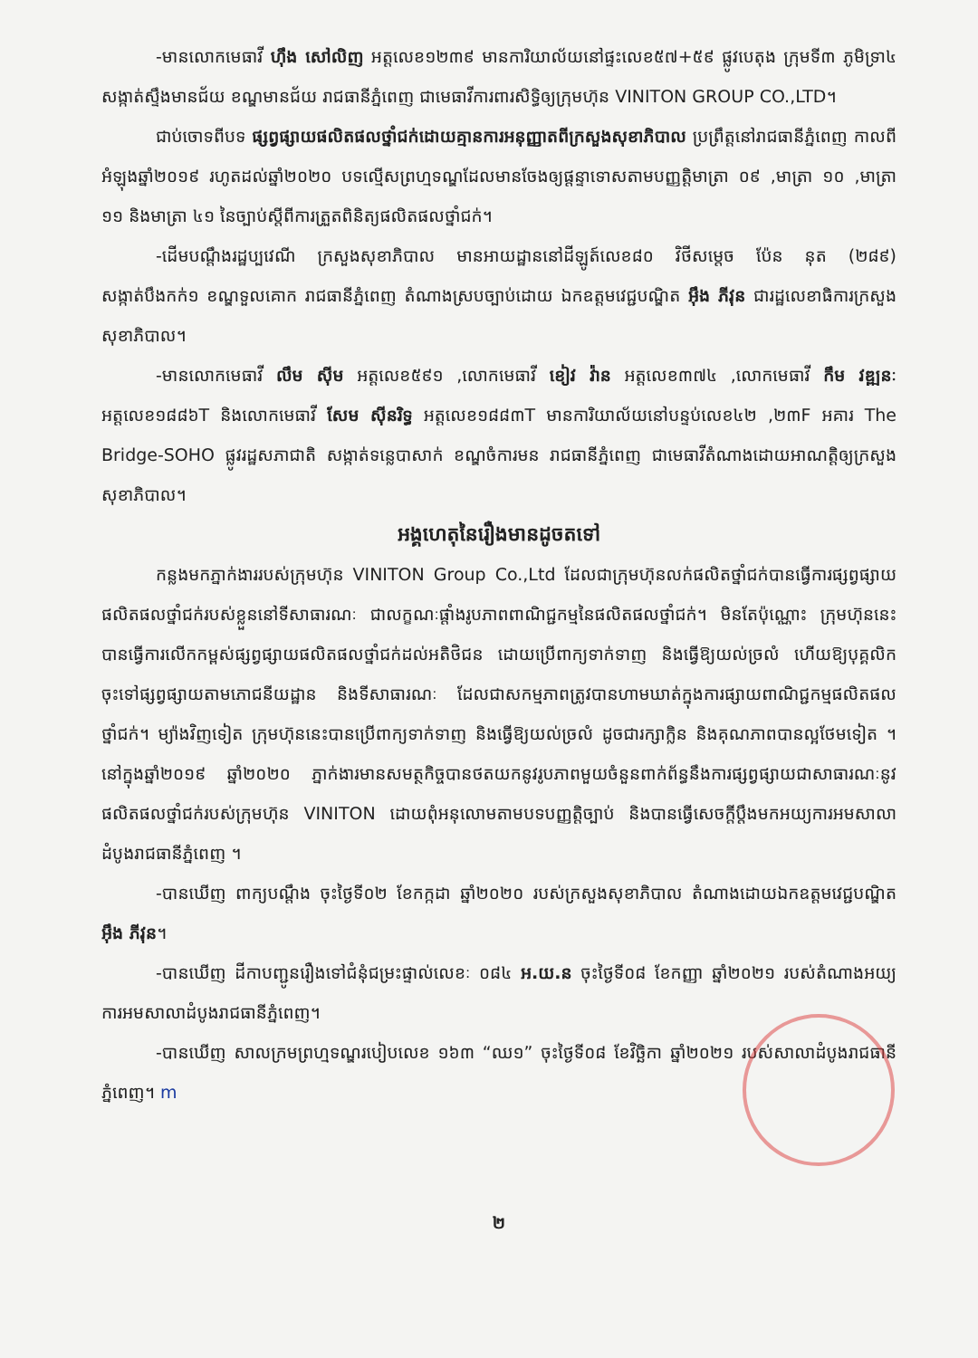-មានលោកមេធាវី ហ៊ឹង សៅលិញ អត្តលេខ១២៣៩ មានការិយាល័យនៅផ្ទះលេខ៥៧+៥៩ ផ្លូវបេតុង ក្រុមទី៣ ភូមិទ្រា៤ សង្កាត់ស្ទឹងមានជ័យ ខណ្ឌមានជ័យ រាជធានីភ្នំពេញ ជាមេធាវីការពារសិទ្ធិឲ្យក្រុមហ៊ុន VINITON GROUP CO.,LTD។
ជាប់ចោទពីបទ ផ្សព្វផ្សាយផលិតផលថ្នាំជក់ដោយគ្មានការអនុញ្ញាតពីក្រសួងសុខាភិបាល ប្រព្រឹត្តនៅរាជធានីភ្នំពេញ កាលពីអំឡុងឆ្នាំ២០១៩ រហូតដល់ឆ្នាំ២០២០ បទល្មើសព្រហ្មទណ្ឌដែលមានចែងឲ្យផ្តន្ទាទោសតាមបញ្ញត្តិមាត្រា ០៩ ,មាត្រា ១០ ,មាត្រា ១១ និងមាត្រា ៤១ នៃច្បាប់ស្តីពីការត្រួតពិនិត្យផលិតផលថ្នាំជក់។
-ដើមបណ្តឹងរដ្ឋប្បវេណី ក្រសួងសុខាភិបាល មានអាយដ្ឋាននៅដីឡូត៍លេខ៨០ វិថីសម្តេច ប៉ែន នុត (២៨៩) សង្កាត់បឹងកក់១ ខណ្ឌទួលគោក រាជធានីភ្នំពេញ តំណាងស្របច្បាប់ដោយ ឯកឧត្តមវេជ្ជបណ្ឌិត អ៊ឹង ភីវុន ជារដ្ឋលេខាធិការក្រសួងសុខាភិបាល។
-មានលោកមេធាវី លឹម ស៊ីម អត្តលេខ៥៩១ ,លោកមេធាវី ខៀវ វ៉ាន អត្តលេខ៣៧៤ ,លោកមេធាវី កឹម វឌ្ឍនៈ អត្តលេខ១៨៨៦T និងលោកមេធាវី សែម ស៊ីនរិទ្ធ អត្តលេខ១៨៨៣T មានការិយាល័យនៅបន្ទប់លេខ៤២ ,២៣F អគារ The Bridge-SOHO ផ្លូវរដ្ឋសភាជាតិ សង្កាត់ទន្លេបាសាក់ ខណ្ឌចំការមន រាជធានីភ្នំពេញ ជាមេធាវីតំណាងដោយអាណត្តិឲ្យក្រសួងសុខាភិបាល។
អង្គហេតុនៃរឿងមានដូចតទៅ
កន្លងមកភ្នាក់ងាររបស់ក្រុមហ៊ុន VINITON Group Co.,Ltd ដែលជាក្រុមហ៊ុនលក់ផលិតថ្នាំជក់បានធ្វើការផ្សព្វផ្សាយផលិតផលថ្នាំជក់របស់ខ្លួននៅទីសាធារណៈ ជាលក្ខណៈផ្តាំងរូបភាពពាណិជ្ជកម្មនៃផលិតផលថ្នាំជក់។ មិនតែប៉ុណ្ណោះ ក្រុមហ៊ុននេះបានធ្វើការលើកកម្ពស់ផ្សព្វផ្សាយផលិតផលថ្នាំជក់ដល់អតិថិជន ដោយប្រើពាក្យទាក់ទាញ និងធ្វើឱ្យយល់ច្រលំ ហើយឱ្យបុគ្គលិកចុះទៅផ្សព្វផ្សាយតាមភោជនីយដ្ឋាន និងទីសាធារណៈ ដែលជាសកម្មភាពត្រូវបានហាមឃាត់ក្នុងការផ្សាយពាណិជ្ជកម្មផលិតផលថ្នាំជក់។ ម្យ៉ាងវិញទៀត ក្រុមហ៊ុននេះបានប្រើពាក្យទាក់ទាញ និងធ្វើឱ្យយល់ច្រលំ ដូចជារក្សាក្លិន និងគុណភាពបានល្អថែមទៀត ។ នៅក្នុងឆ្នាំ២០១៩ ឆ្នាំ២០២០ ភ្នាក់ងារមានសមត្ថកិច្ចបានថតយកនូវរូបភាពមួយចំនួនពាក់ព័ន្ធនឹងការផ្សព្វផ្សាយជាសាធារណៈនូវផលិតផលថ្នាំជក់របស់ក្រុមហ៊ុន VINITON ដោយពុំអនុលោមតាមបទបញ្ញត្តិច្បាប់ និងបានធ្វើសេចក្តីប្តឹងមកអយ្យការអមសាលាដំបូងរាជធានីភ្នំពេញ ។
-បានឃើញ ពាក្យបណ្តឹង ចុះថ្ងៃទី០២ ខែកក្កដា ឆ្នាំ២០២០ របស់ក្រសួងសុខាភិបាល តំណាងដោយឯកឧត្តមវេជ្ជបណ្ឌិត អ៊ឹង ភីវុន។
-បានឃើញ ដីកាបញ្ជូនរឿងទៅជំនុំជម្រះផ្ទាល់លេខៈ ០៨៤ អ.យ.ន ចុះថ្ងៃទី០៨ ខែកញ្ញា ឆ្នាំ២០២១ របស់តំណាងអយ្យការអមសាលាដំបូងរាជធានីភ្នំពេញ។
-បានឃើញ សាលក្រមព្រហ្មទណ្ឌរបៀបលេខ ១៦៣ “ឈ១” ចុះថ្ងៃទី០៨ ខែវិច្ឆិកា ឆ្នាំ២០២១ របស់សាលាដំបូងរាជធានីភ្នំពេញ។ m
២